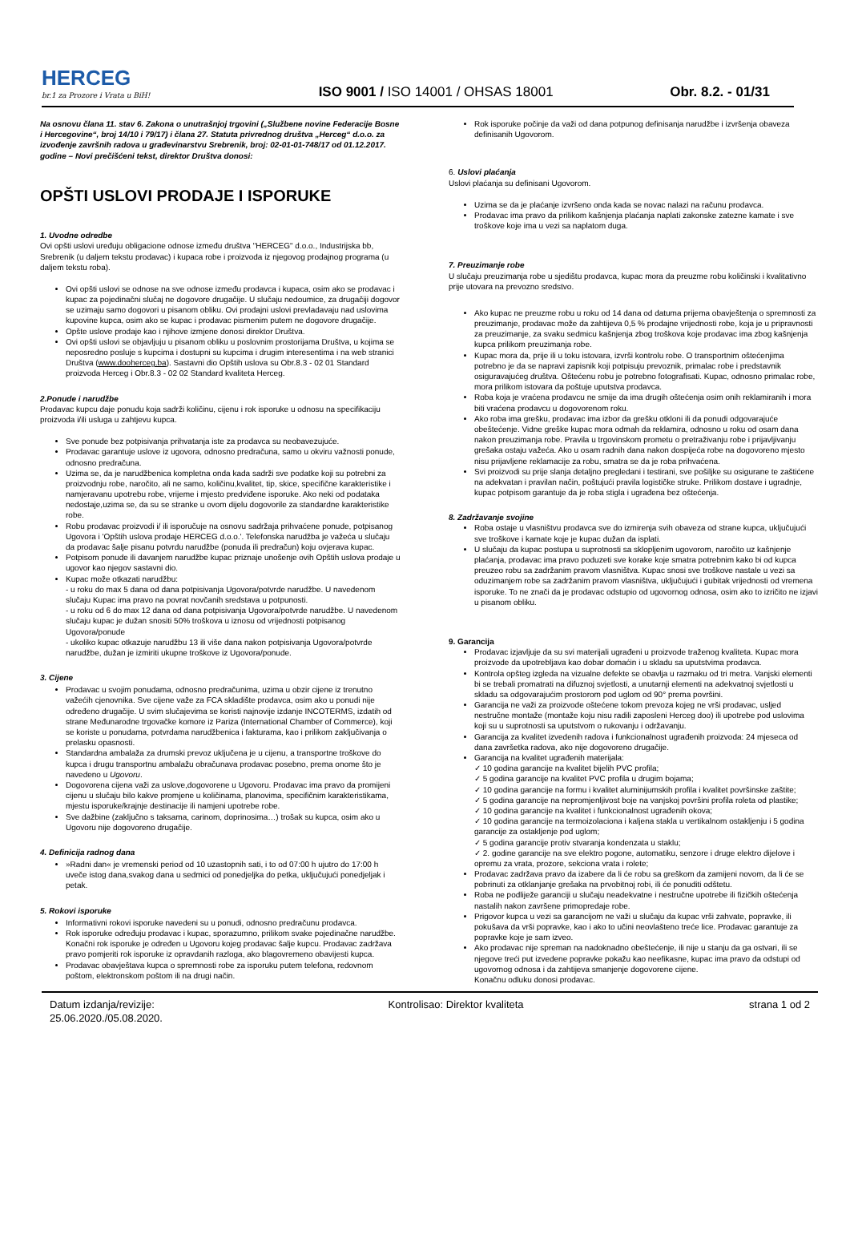HERCEG
br.1 za Prozore i Vrata u BiH!
ISO 9001 / ISO 14001 / OHSAS 18001
Obr. 8.2. - 01/31
Na osnovu člana 11. stav 6. Zakona o unutrašnjoj trgovini („Službene novine Federacije Bosne i Hercegovine“, broj 14/10 i 79/17) i člana 27. Statuta privrednog društva „Herceg“ d.o.o. za izvođenje završnih radova u građevinarstvu Srebrenik, broj: 02-01-01-748/17 od 01.12.2017. godine – Novi prečišćeni tekst, direktor Društva donosi:
OPŠTI USLOVI PRODAJE I ISPORUKE
1. Uvodne odredbe
Ovi opšti uslovi uređuju obligacione odnose između društva "HERCEG" d.o.o., Industrijska bb, Srebrenik (u daljem tekstu prodavac) i kupaca robe i proizvoda iz njegovog prodajnog programa (u daljem tekstu roba).
Ovi opšti uslovi se odnose na sve odnose između prodavca i kupaca, osim ako se prodavac i kupac za pojedinačni slučaj ne dogovore drugačije. U slučaju nedoumice, za drugačiji dogovor se uzimaju samo dogovori u pisanom obliku. Ovi prodajni uslovi prevladavaju nad uslovima kupovine kupca, osim ako se kupac i prodavac pismenim putem ne dogovore drugačije.
Opšte uslove prodaje kao i njihove izmjene donosi direktor Društva.
Ovi opšti uslovi se objavljuju u pisanom obliku u poslovnim prostorijama Društva, u kojima se neposredno posluje s kupcima i dostupni su kupcima i drugim interesentima i na web stranici Društva (www.dooherceg.ba). Sastavni dio Opštih uslova su Obr.8.3 - 02 01 Standard proizvoda Herceg i Obr.8.3 - 02 02 Standard kvaliteta Herceg.
2.Ponude i narudžbe
Prodavac kupcu daje ponudu koja sadrži količinu, cijenu i rok isporuke u odnosu na specifikaciju proizvoda i/ili usluga u zahtjevu kupca.
Sve ponude bez potpisivanja prihvatanja iste za prodavca su neobavezujuće.
Prodavac garantuje uslove iz ugovora, odnosno predračuna, samo u okviru važnosti ponude, odnosno predračuna.
Uzima se, da je narudžbenica kompletna onda kada sadrži sve podatke koji su potrebni za proizvodnju robe, naročito, ali ne samo, količinu,kvalitet, tip, skice, specifične karakteristike i namjeravanu upotrebu robe, vrijeme i mjesto predviđene isporuke. Ako neki od podataka nedostaje,uzima se, da su se stranke u ovom dijelu dogovorile za standardne karakteristike robe.
Robu prodavac proizvodi i/ ili isporučuje na osnovu sadržaja prihvaćene ponude, potpisanog Ugovora i 'Opštih uslova prodaje HERCEG d.o.o.'. Telefonska narudžba je važeća u slučaju da prodavac šalje pisanu potvrdu narudžbe (ponuda ili predračun) koju ovjerava kupac.
Potpisom ponude ili davanjem narudžbe kupac priznaje unošenje ovih Opštih uslova prodaje u ugovor kao njegov sastavni dio.
Kupac može otkazati narudžbu:
- u roku do max 5 dana od dana potpisivanja Ugovora/potvrde narudžbe. U navedenom slučaju Kupac ima pravo na povrat novčanih sredstava u potpunosti.
- u roku od 6 do max 12 dana od dana potpisivanja Ugovora/potvrde narudžbe. U navedenom slučaju kupac je dužan snositi 50% troškova u iznosu od vrijednosti potpisanog Ugovora/ponude
- ukoliko kupac otkazuje narudžbu 13 ili više dana nakon potpisivanja Ugovora/potvrde narudžbe, dužan je izmiriti ukupne troškove iz Ugovora/ponude.
3. Cijene
Prodavac u svojim ponudama, odnosno predračunima, uzima u obzir cijene iz trenutno važećih cjenovnika. Sve cijene važe za FCA skladište prodavca, osim ako u ponudi nije određeno drugačije. U svim slučajevima se koristi najnovije izdanje INCOTERMS, izdatih od strane Međunarodne trgovačke komore iz Pariza (International Chamber of Commerce), koji se koriste u ponudama, potvrdama narudžbenica i fakturama, kao i prilikom zaključivanja o prelasku opasnosti.
Standardna ambalaža za drumski prevoz uključena je u cijenu, a transportne troškove do kupca i drugu transportnu ambalažu obračunava prodavac posebno, prema onome što je navedeno u Ugovoru.
Dogovorena cijena važi za uslove,dogovorene u Ugovoru. Prodavac ima pravo da promijeni cijenu u slučaju bilo kakve promjene u količinama, planovima, specifičnim karakteristikama, mjestu isporuke/krajnje destinacije ili namjeni upotrebe robe.
Sve dažbine (zaključno s taksama, carinom, doprinosima…) trošak su kupca, osim ako u Ugovoru nije dogovoreno drugačije.
4. Definicija radnog dana
»Radni dan« je vremenski period od 10 uzastopnih sati, i to od 07:00 h ujutro do 17:00 h uveče istog dana,svakog dana u sedmici od ponedjeljka do petka, uključujući ponedjeljak i petak.
5. Rokovi isporuke
Informativni rokovi isporuke navedeni su u ponudi, odnosno predračunu prodavca.
Rok isporuke određuju prodavac i kupac, sporazumno, prilikom svake pojedinačne narudžbe. Konačni rok isporuke je određen u Ugovoru kojeg prodavac šalje kupcu. Prodavac zadržava pravo pomjeriti rok isporuke iz opravdanih razloga, ako blagovremeno obavijesti kupca.
Prodavac obavještava kupca o spremnosti robe za isporuku putem telefona, redovnom poštom, elektronskom poštom ili na drugi način.
Rok isporuke počinje da važi od dana potpunog definisanja narudžbe i izvršenja obaveza definisanih Ugovorom.
6. Uslovi plaćanja
Uslovi plaćanja su definisani Ugovorom.
Uzima se da je plaćanje izvršeno onda kada se novac nalazi na računu prodavca.
Prodavac ima pravo da prilikom kašnjenja plaćanja naplati zakonske zatezne kamate i sve troškove koje ima u vezi sa naplatom duga.
7. Preuzimanje robe
U slučaju preuzimanja robe u sjedištu prodavca, kupac mora da preuzme robu količinski i kvalitativno prije utovara na prevozno sredstvo.
Ako kupac ne preuzme robu u roku od 14 dana od datuma prijema obavještenja o spremnosti za preuzimanje, prodavac može da zahtijeva 0,5 % prodajne vrijednosti robe, koja je u pripravnosti za preuzimanje, za svaku sedmicu kašnjenja zbog troškova koje prodavac ima zbog kašnjenja kupca prilikom preuzimanja robe.
Kupac mora da, prije ili u toku istovara, izvrši kontrolu robe. O transportnim oštećenjima potrebno je da se napravi zapisnik koji potpisuju prevoznik, primalac robe i predstavnik osiguravajućeg društva. Oštećenu robu je potrebno fotografisati. Kupac, odnosno primalac robe, mora prilikom istovara da poštuje uputstva prodavca.
Roba koja je vraćena prodavcu ne smije da ima drugih oštećenja osim onih reklamiranih i mora biti vraćena prodavcu u dogovorenom roku.
Ako roba ima grešku, prodavac ima izbor da grešku otkloni ili da ponudi odgovarajuće obeštećenje. Vidne greške kupac mora odmah da reklamira, odnosno u roku od osam dana nakon preuzimanja robe. Pravila u trgovinskom prometu o pretraživanju robe i prijavljivanju grešaka ostaju važeća. Ako u osam radnih dana nakon dospijeća robe na dogovoreno mjesto nisu prijavljene reklamacije za robu, smatra se da je roba prihvaćena.
Svi proizvodi su prije slanja detaljno pregledani i testirani, sve pošiljke su osigurane te zaštićene na adekvatan i pravilan način, poštujući pravila logističke struke. Prilikom dostave i ugradnje, kupac potpisom garantuje da je roba stigla i ugrađena bez oštećenja.
8. Zadržavanje svojine
Roba ostaje u vlasništvu prodavca sve do izmirenja svih obaveza od strane kupca, uključujući sve troškove i kamate koje je kupac dužan da isplati.
U slučaju da kupac postupa u suprotnosti sa sklopljenim ugovorom, naročito uz kašnjenje plaćanja, prodavac ima pravo poduzeti sve korake koje smatra potrebnim kako bi od kupca preuzeo robu sa zadržanim pravom vlasništva. Kupac snosi sve troškove nastale u vezi sa oduzimanjem robe sa zadržanim pravom vlasništva, uključujući i gubitak vrijednosti od vremena isporuke. To ne znači da je prodavac odstupio od ugovornog odnosa, osim ako to izričito ne izjavi u pisanom obliku.
9. Garancija
Prodavac izjavljuje da su svi materijali ugrađeni u proizvode traženog kvaliteta. Kupac mora proizvode da upotrebljava kao dobar domaćin i u skladu sa uputstvima prodavca.
Kontrola opšteg izgleda na vizualne defekte se obavlja u razmaku od tri metra. Vanjski elementi bi se trebali promatrati na difuznoj svjetlosti, a unutarnji elementi na adekvatnoj svjetlosti u skladu sa odgovarajućim prostorom pod uglom od 90° prema površini.
Garancija ne važi za proizvode oštećene tokom prevoza kojeg ne vrši prodavac, usljed nestručne montaže (montaže koju nisu radili zaposleni Herceg doo) ili upotrebe pod uslovima koji su u suprotnosti sa uputstvom o rukovanju i održavanju.
Garancija za kvalitet izvedenih radova i funkcionalnost ugrađenih proizvoda: 24 mjeseca od dana završetka radova, ako nije dogovoreno drugačije.
Garancija na kvalitet ugrađenih materijala:
✓ 10 godina garancije na kvalitet bijelih PVC profila;
✓ 5 godina garancije na kvalitet PVC profila u drugim bojama;
✓ 10 godina garancije na formu i kvalitet aluminijumskih profila i kvalitet površinske zaštite;
✓ 5 godina garancije na nepromjenljivost boje na vanjskoj površini profila roleta od plastike;
✓ 10 godina garancije na kvalitet i funkcionalnost ugrađenih okova;
✓ 10 godina garancije na termoizolaciona i kaljena stakla u vertikalnom ostakljenju i 5 godina garancije za ostakljenje pod uglom;
✓ 5 godina garancije protiv stvaranja kondenzata u staklu;
✓ 2. godine garancije na sve elektro pogone, automatiku, senzore i druge elektro dijelove i opremu za vrata, prozore, sekciona vrata i rolete;
Prodavac zadržava pravo da izabere da li će robu sa greškom da zamijeni novom, da li će se pobrinuti za otklanjanje grešaka na prvobitnoj robi, ili će ponuditi odštetu.
Roba ne podliježe garanciji u slučaju neadekvatne i nestručne upotrebe ili fizičkih oštećenja nastalih nakon završene primopredaje robe.
Prigovor kupca u vezi sa garancijom ne važi u slučaju da kupac vrši zahvate, popravke, ili pokušava da vrši popravke, kao i ako to učini neovlašteno treće lice. Prodavac garantuje za popravke koje je sam izveo.
Ako prodavac nije spreman na nadoknadno obeštećenje, ili nije u stanju da ga ostvari, ili se njegove treći put izvedene popravke pokažu kao neefikasne, kupac ima pravo da odstupi od ugovornog odnosa i da zahtijeva smanjenje dogovorene cijene.
Konačnu odluku donosi prodavac.
Datum izdanja/revizije:
25.06.2020./05.08.2020.
Kontrolisao: Direktor kvaliteta
strana 1 od 2